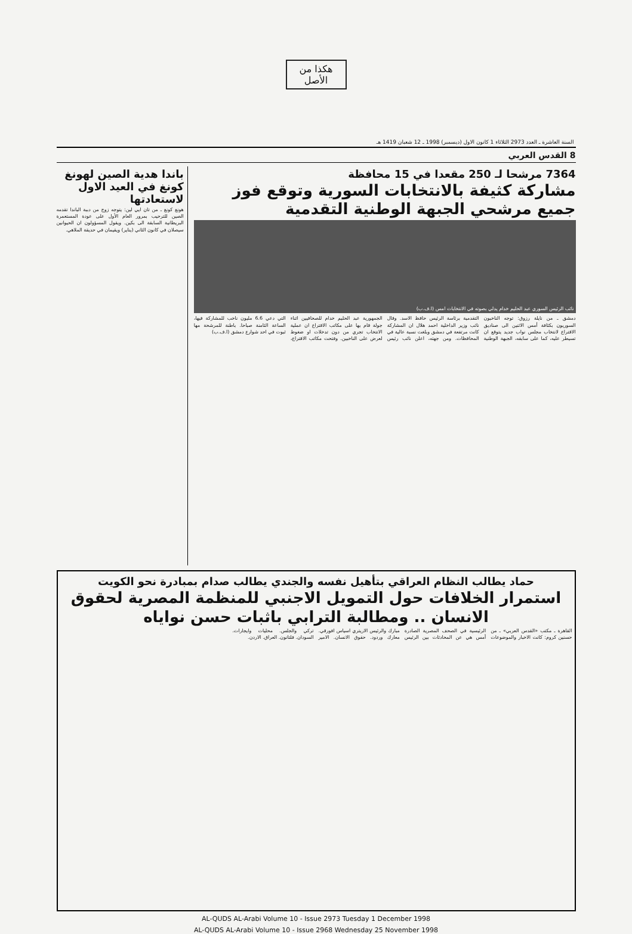هكذا من الأصل
السنة العاشرة ـ العدد 2973 الثلاثاء 1 كانون الاول (ديسمبر) 1998 ـ 12 شعبان 1419 هـ
8 القدس العربي
7364 مرشحا لـ 250 مقعدا في 15 محافظة
مشاركة كثيفة بالانتخابات السورية وتوقع فوز جميع مرشحي الجبهة الوطنية التقدمية
نائب الرئيس السوري عبد الحليم خدام يدلي بصوته في الانتخابات امس (ا.ف.ب)
دمشق ـ من نايلة رزوق: توجه الناخبون السوريون بكثافة أمس الاثنين الى صناديق الاقتراع لانتخاب مجلس نواب جديد يتوقع ان تسيطر عليه، كما على سابقه، الجبهة الوطنية التقدمية برئاسة الرئيس حافظ الاسد. وقال نائب وزير الداخلية احمد هلال ان المشاركة كانت مرتفعة في دمشق وبلغت نسبة عالية في المحافظات. ومن جهته، اعلن نائب رئيس الجمهورية عبد الحليم خدام للصحافيين اثناء جولة قام بها على مكاتب الاقتراع ان عملية الانتخاب تجري من دون تدخلات او ضغوط لعرض على الناخبين. وفتحت مكاتب الاقتراع، التي دعي 6.6 مليون ناخب للمشاركة فيها، الساعة الثامنة صباحا. باطنة للمرشحة مها ثبوت في احد شوارع دمشق (ا.ف.ب)
باندا هدية الصين لهونغ كونغ في العيد الاول لاستعادتها
هونغ كونغ ـ من تان ايي لين: يتوجه زوج من دببة الباندا تقدمه الصين للترحيب بمرور العام الأول على عودة المستعمرة البريطانية السابقة الى بكين. ويقول المسؤولون ان الحيوانين سيصلان في كانون الثاني (يناير) ويقيمان في حديقة الملاهي.
حماد يطالب النظام العراقي بتأهيل نفسه والجندي يطالب صدام بمبادرة نحو الكويت
استمرار الخلافات حول التمويل الاجنبي للمنظمة المصرية لحقوق الانسان .. ومطالبة الترابي باثبات حسن نواياه
القاهرة ـ مكتب «القدس العربي» ـ من حسنين كروم: كانت الاخبار والموضوعات الرئيسية في الصحف المصرية الصادرة أمس هي عن المحادثات بين الرئيس مبارك والرئيس الاريتري اسياس افورقي. معارك وردود. حقوق الانسان. الامير تركي والجلس. محليات وايجارات. السودان. فلتانون. العراق. الاردن.
AL-QUDS AL-Arabi Volume 10 - Issue 2973 Tuesday 1 December 1998
AL-QUDS AL-Arabi Volume 10 - Issue 2968 Wednesday 25 November 1998